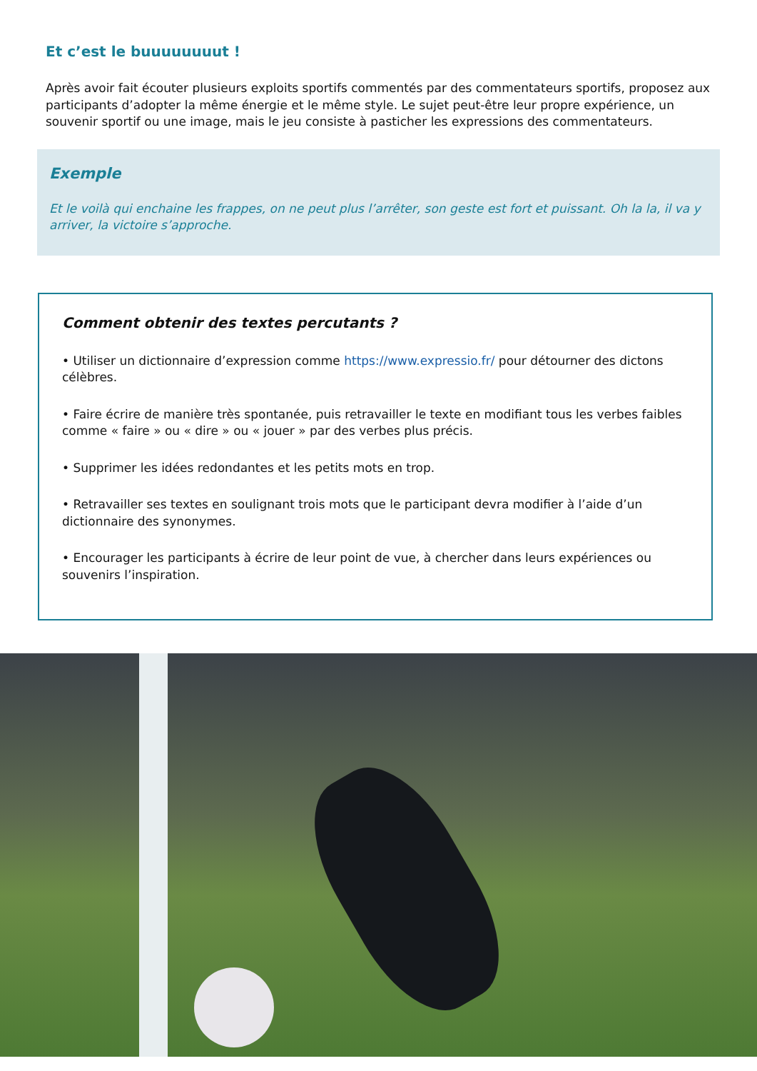Et c’est le buuuuuuuut !
Après avoir fait écouter plusieurs exploits sportifs commentés par des commentateurs sportifs, proposez aux participants d’adopter la même énergie et le même style. Le sujet peut-être leur propre expérience, un souvenir sportif ou une image, mais le jeu consiste à pasticher les expressions des commentateurs.
Exemple
Et le voilà qui enchaine les frappes, on ne peut plus l’arrêter, son geste est fort et puissant. Oh la la, il va y arriver, la victoire s’approche.
Comment obtenir des textes percutants ?
• Utiliser un dictionnaire d’expression comme https://www.expressio.fr/ pour détourner des dictons célèbres.
• Faire écrire de manière très spontanée, puis retravailler le texte en modifiant tous les verbes faibles comme « faire » ou « dire » ou « jouer » par des verbes plus précis.
• Supprimer les idées redondantes et les petits mots en trop.
• Retravailler ses textes en soulignant trois mots que le participant devra modifier à l’aide d’un dictionnaire des synonymes.
• Encourager les participants à écrire de leur point de vue, à chercher dans leurs expériences ou souvenirs l’inspiration.